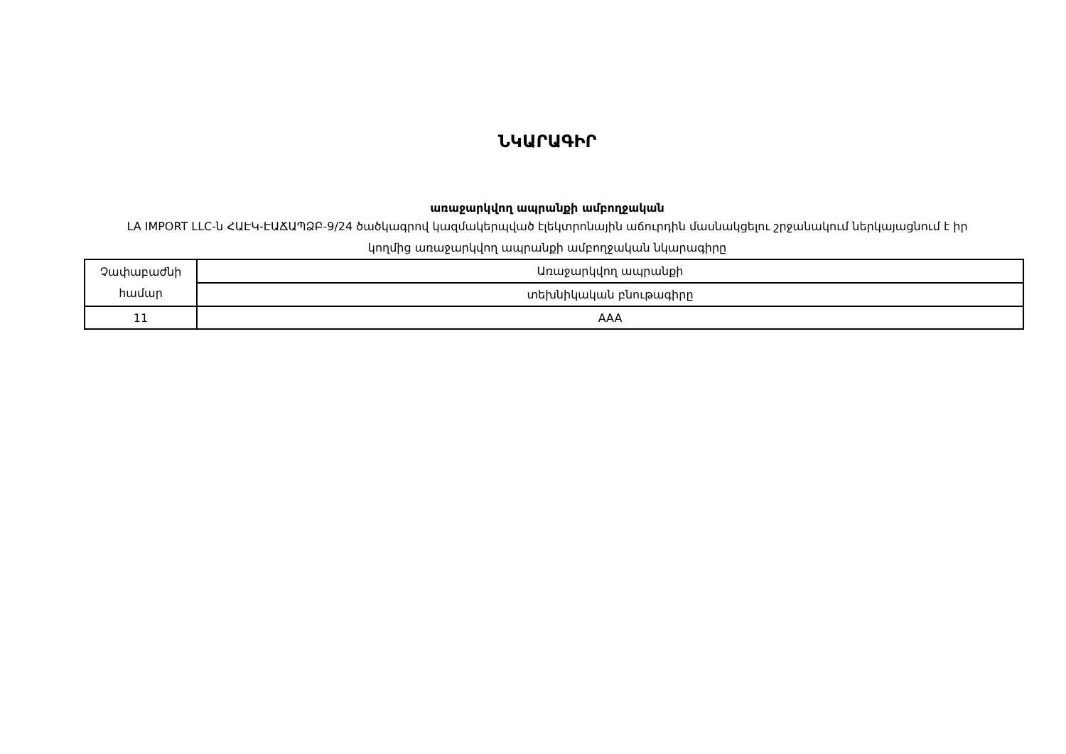ՆԿԱՐԱԳԻՐ
առաջարկվող ապրանքի ամբողջական
LA IMPORT LLC-ն ՀԱԷԿ-ԷԱՃԱՊՁԲ-9/24 ծածկագրով կազմակերպված էլեկտրոնային աճուրդին մասնակցելու շրջանակում ներկայացնում է իր կողմից առաջարկվող ապրանքի ամբողջական նկարագիրը
| Չափաբաժնի համար | Առաջարկվող ապրանքի |
| | տեխնիկական բնութագիրը |
| 11 | AAA |